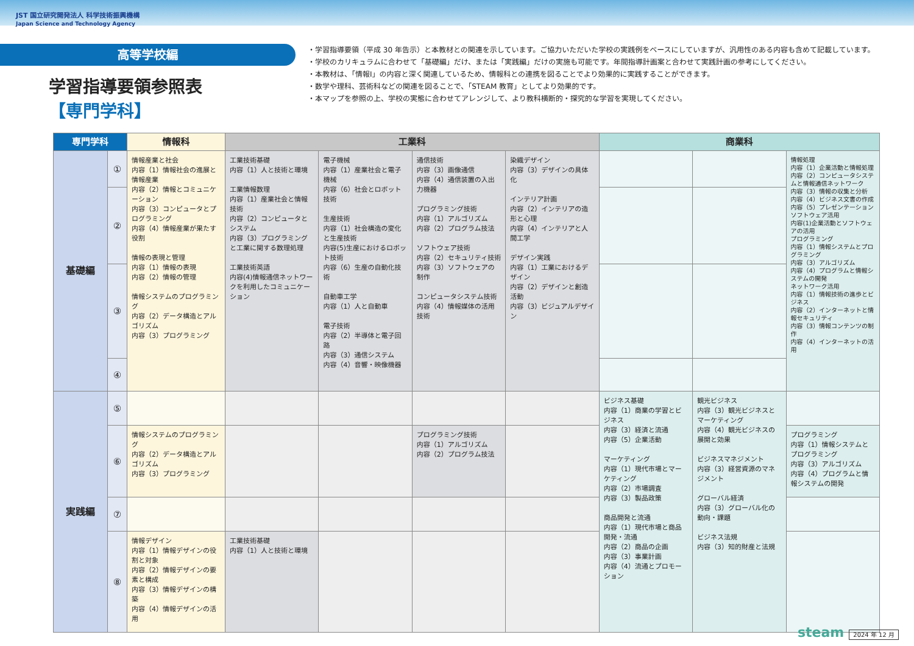JST 国立研究開発法人 科学技術振興機構
Japan Science and Technology Agency
高等学校編
学習指導要領参照表【専門学科】
・学習指導要領（平成 30 年告示）と本教材との関連を示しています。ご協力いただいた学校の実践例をベースにしていますが、汎用性のある内容も含めて記載しています。
・学校のカリキュラムに合わせて「基礎編」だけ、または「実践編」だけの実施も可能です。年間指導計画案と合わせて実践計画の参考にしてください。
・本教材は、「情報Ⅰ」の内容と深く関連しているため、情報科との連携を図ることでより効果的に実践することができます。
・数学や理科、芸術科などの関連を図ることで、「STEAM 教育」としてより効果的です。
・本マップを参照の上、学校の実態に合わせてアレンジして、より教科横断的・探究的な学習を実現してください。
| 専門学科 | | 情報科 | 工業科 | | | | 商業科 | | |
| --- | --- | --- | --- | --- | --- | --- | --- | --- | --- |
| 基礎編 | ① | 情報産業と社会 内容（1）情報社会の進展と情報産業 内容（2）情報とコミュニケーション 内容（3）コンピュータとプログラミング 内容（4）情報産業が果たす役割 情報の表現と管理 内容（1）情報の表現 内容（2）情報の管理 情報システムのプログラミング 内容（2）データ構造とアルゴリズム 内容（3）プログラミング | 工業技術基礎 内容（1）人と技術と環境 工業情報数理 内容（1）産業社会と情報技術 内容（2）コンピュータとシステム 内容（3）プログラミングと工業に関する数理処理 工業技術英語 内容(4)情報通信ネットワークを利用したコミュニケーション | 電子機械 内容（1）産業社会と電子機械 内容（6）社会とロボット技術 生産技術 内容（1）社会構造の変化と生産技術 内容(5)生産におけるロボット技術 内容（6）生産の自動化技術 自動車工学 内容（1）人と自動車 電子技術 内容（2）半導体と電子回路 内容（3）通信システム 内容（4）音響・映像機器 | 通信技術 内容（3）画像通信 内容（4）通信装置の入出力機器 プログラミング技術 内容（1）アルゴリズム 内容（2）プログラム技法 ソフトウェア技術 内容（2）セキュリティ技術 内容（3）ソフトウェアの制作 コンピュータシステム技術 内容（4）情報媒体の活用技術 | 染織デザイン 内容（3）デザインの具体化 インテリア計画 内容（2）インテリアの造形と心理 内容（4）インテリアと人間工学 デザイン実践 内容（1）工業におけるデザイン 内容（2）デザインと創造活動 内容（3）ビジュアルデザイン | | | 情報処理 内容（1）企業活動と情報処理 内容（2）コンピュータシステムと情報通信ネットワーク 内容（3）情報の収集と分析 内容（4）ビジネス文書の作成 内容（5）プレゼンテーション ソフトウェア活用 内容(1)企業活動とソフトウェアの活用 プログラミング 内容（1）情報システムとプログラミング 内容（3）アルゴリズム 内容（4）プログラムと情報システムの開発 ネットワーク活用 内容（1）情報技術の進歩とビジネス 内容（2）インターネットと情報セキュリティ 内容（3）情報コンテンツの制作 内容（4）インターネットの活用 |
| | ② | | | | | | | | |
| | ③ | | | | | | | | |
| | ④ | | | | | | | | |
| 実践編 | ⑤ | | | | | | ビジネス基礎 内容（1）商業の学習とビジネス 内容（3）経済と流通 内容（5）企業活動 マーケティング 内容（1）現代市場とマーケティング 内容（2）市場調査 内容（3）製品政策 商品開発と流通 内容（1）現代市場と商品開発・流通 内容（2）商品の企画 内容（3）事業計画 内容（4）流通とプロモーション | 観光ビジネス 内容（3）観光ビジネスとマーケティング 内容（4）観光ビジネスの展開と効果 ビジネスマネジメント 内容（3）経営資源のマネジメント グローバル経済 内容（3）グローバル化の動向・課題 ビジネス法規 内容（3）知的財産と法規 | |
| | ⑥ | 情報システムのプログラミング 内容（2）データ構造とアルゴリズム 内容（3）プログラミング | | | プログラミング技術 内容（1）アルゴリズム 内容（2）プログラム技法 | | | | プログラミング 内容（1）情報システムとプログラミング 内容（3）アルゴリズム 内容（4）プログラムと情報システムの開発 |
| | ⑦ | | | | | | | | |
| | ⑧ | 情報デザイン 内容（1）情報デザインの役割と対象 内容（2）情報デザインの要素と構成 内容（3）情報デザインの構築 内容（4）情報デザインの活用 | 工業技術基礎 内容（1）人と技術と環境 | | | | | | |
steam 2024 年 12 月